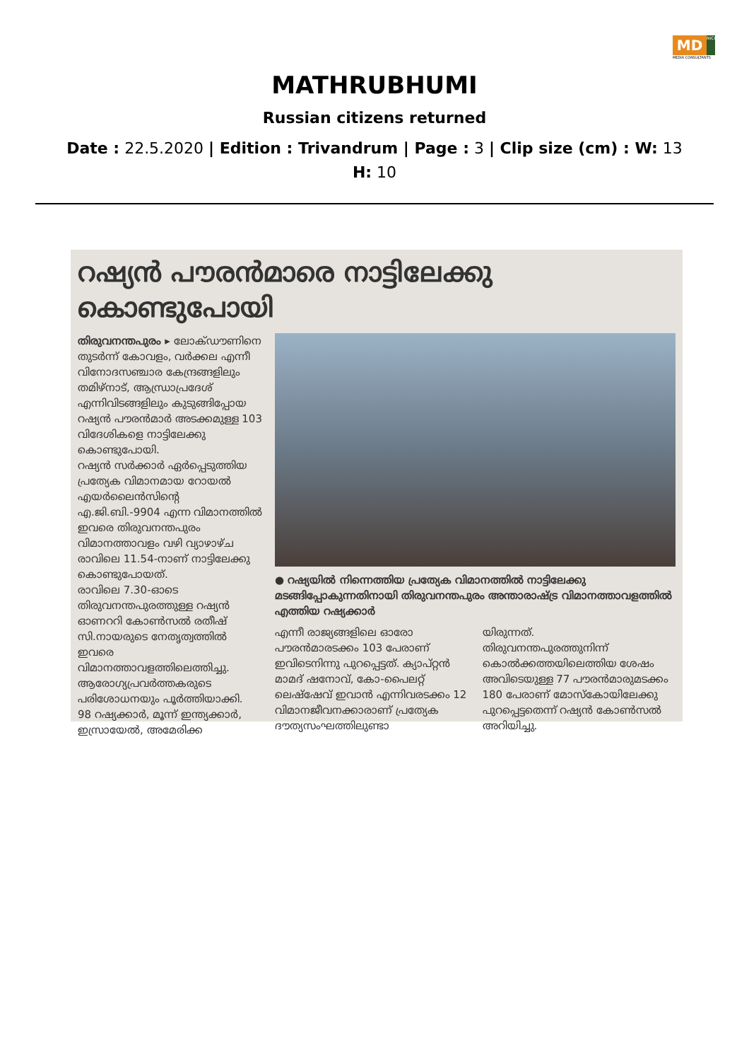MD NICHE
MEDIA CONSULTANTS
MATHRUBHUMI
Russian citizens returned
Date : 22.5.2020 | Edition : Trivandrum | Page : 3 | Clip size (cm) : W: 13 H: 10
റഷ്യൻ പൗരൻമാരെ നാട്ടിലേക്കു കൊണ്ടുപോയി
തിരുവനന്തപുരം ▸ ലോക്ഡൗണിനെ തുടർന്ന് കോവളം, വർക്കല എന്നീ വിനോദസഞ്ചാര കേന്ദ്രങ്ങളിലും തമിഴ്നാട്, ആന്ധ്രാപ്രദേശ് എന്നിവിടങ്ങളിലും കുടുങ്ങിപ്പോയ റഷ്യൻ പൗരൻമാർ അടക്കമുള്ള 103 വിദേശികളെ നാട്ടിലേക്കു കൊണ്ടുപോയി.
റഷ്യൻ സർക്കാർ ഏർപ്പെടുത്തിയ പ്രത്യേക വിമാനമായ റോയൽ എയർലൈൻസിന്റെ എ.ജി.ബി.-9904 എന്ന വിമാനത്തിൽ ഇവരെ തിരുവനന്തപുരം വിമാനത്താവളം വഴി വ്യാഴാഴ്ച രാവിലെ 11.54-നാണ് നാട്ടിലേക്കു കൊണ്ടുപോയത്.
രാവിലെ 7.30-ഓടെ തിരുവനന്തപുരത്തുള്ള റഷ്യൻ ഓണററി കോൺസൽ രതീഷ് സി.നായരുടെ നേതൃത്വത്തിൽ ഇവരെ വിമാനത്താവളത്തിലെത്തിച്ചു. ആരോഗ്യപ്രവർത്തകരുടെ പരിശോധനയും പൂർത്തിയാക്കി.
98 റഷ്യക്കാർ, മൂന്ന് ഇന്ത്യക്കാർ, ഇസ്രായേൽ, അമേരിക്ക
● റഷ്യയിൽ നിന്നെത്തിയ പ്രത്യേക വിമാനത്തിൽ നാട്ടിലേക്കു മടങ്ങിപ്പോകുന്നതിനായി തിരുവനന്തപുരം അന്താരാഷ്ട്ര വിമാനത്താവളത്തിൽ എത്തിയ റഷ്യക്കാർ
എന്നീ രാജ്യങ്ങളിലെ ഓരോ പൗരൻമാരടക്കം 103 പേരാണ് ഇവിടെനിന്നു പുറപ്പെട്ടത്. ക്യാപ്റ്റൻ മാമദ് ഷനോവ്, കോ-പൈലറ്റ് ലെഷ്ഷേവ് ഇവാൻ എന്നിവരടക്കം 12 വിമാനജീവനക്കാരാണ് പ്രത്യേക ദൗത്യസംഘത്തിലുണ്ടാ
യിരുന്നത്.
തിരുവനന്തപുരത്തുനിന്ന് കൊൽക്കത്തയിലെത്തിയ ശേഷം അവിടെയുള്ള 77 പൗരൻമാരുമടക്കം 180 പേരാണ് മോസ്കോയിലേക്കു പുറപ്പെട്ടതെന്ന് റഷ്യൻ കോൺസൽ അറിയിച്ചു.